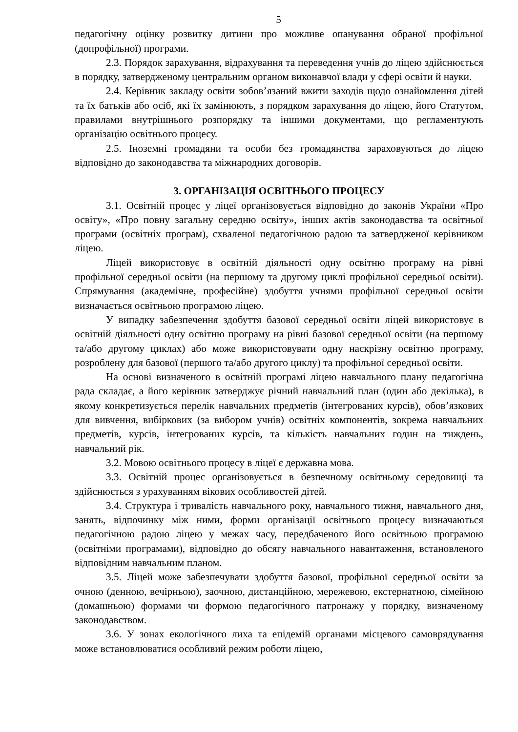5
педагогічну оцінку розвитку дитини про можливе опанування обраної профільної (допрофільної) програми.
2.3. Порядок зарахування, відрахування та переведення учнів до ліцею здійснюється в порядку, затвердженому центральним органом виконавчої влади у сфері освіти й науки.
2.4. Керівник закладу освіти зобов’язаний вжити заходів щодо ознайомлення дітей та їх батьків або осіб, які їх замінюють, з порядком зарахування до ліцею, його Статутом, правилами внутрішнього розпорядку та іншими документами, що регламентують організацію освітнього процесу.
2.5. Іноземні громадяни та особи без громадянства зараховуються до ліцею відповідно до законодавства та міжнародних договорів.
3. ОРГАНІЗАЦІЯ ОСВІТНЬОГО ПРОЦЕСУ
3.1. Освітній процес у ліцеї організовується відповідно до законів України «Про освіту», «Про повну загальну середню освіту», інших актів законодавства та освітньої програми (освітніх програм), схваленої педагогічною радою та затвердженої керівником ліцею.
Ліцей використовує в освітній діяльності одну освітню програму на рівні профільної середньої освіти (на першому та другому циклі профільної середньої освіти). Спрямування (академічне, професійне) здобуття учнями профільної середньої освіти визначається освітньою програмою ліцею.
У випадку забезпечення здобуття базової середньої освіти ліцей використовує в освітній діяльності одну освітню програму на рівні базової середньої освіти (на першому та/або другому циклах) або може використовувати одну наскрізну освітню програму, розроблену для базової (першого та/або другого циклу) та профільної середньої освіти.
На основі визначеного в освітній програмі ліцею навчального плану педагогічна рада складає, а його керівник затверджує річний навчальний план (один або декілька), в якому конкретизується перелік навчальних предметів (інтегрованих курсів), обов’язкових для вивчення, вибіркових (за вибором учнів) освітніх компонентів, зокрема навчальних предметів, курсів, інтегрованих курсів, та кількість навчальних годин на тиждень, навчальний рік.
3.2. Мовою освітнього процесу в ліцеї є державна мова.
3.3. Освітній процес організовується в безпечному освітньому середовищі та здійснюється з урахуванням вікових особливостей дітей.
3.4. Структура і тривалість навчального року, навчального тижня, навчального дня, занять, відпочинку між ними, форми організації освітнього процесу визначаються педагогічною радою ліцею у межах часу, передбаченого його освітньою програмою (освітніми програмами), відповідно до обсягу навчального навантаження, встановленого відповідним навчальним планом.
3.5. Ліцей може забезпечувати здобуття базової, профільної середньої освіти за очною (денною, вечірньою), заочною, дистанційною, мережевою, екстернатною, сімейною (домашньою) формами чи формою педагогічного патронажу у порядку, визначеному законодавством.
3.6. У зонах екологічного лиха та епідемій органами місцевого самоврядування може встановлюватися особливий режим роботи ліцею,